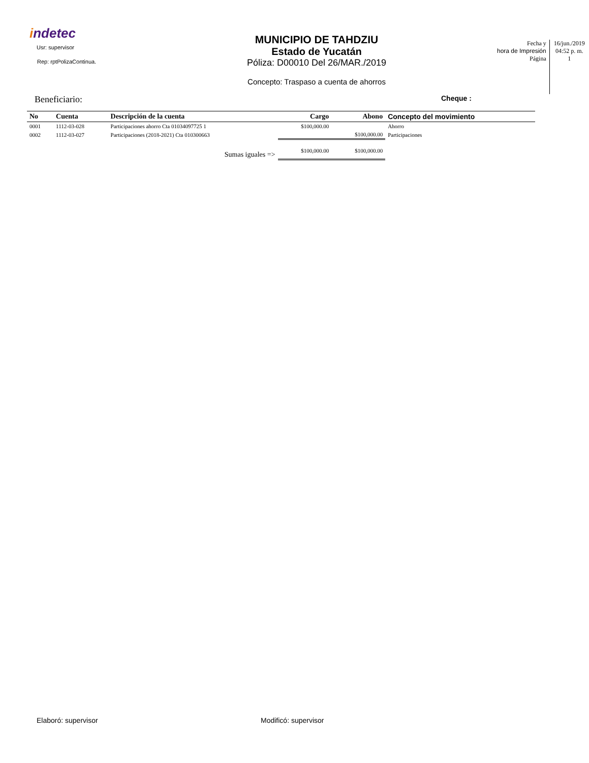indetec
Usr: supervisor
Rep: rptPolizaContinua.
MUNICIPIO DE TAHDZIU
Estado de Yucatán
Póliza: D00010 Del 26/MAR./2019
Concepto: Traspaso a cuenta de ahorros
Fecha y
hora de Impresión
Página
16/jun./2019
04:52 p. m.
1
Beneficiario:
Cheque :
| No | Cuenta | Descripción de la cuenta | Cargo | Abono | Concepto del movimiento |
| --- | --- | --- | --- | --- | --- |
| 0001 | 1112-03-028 | Participaciones ahorro Cta 01034097725 1 | $100,000.00 | | Ahorro |
| 0002 | 1112-03-027 | Participaciones (2018-2021) Cta 010300663 | | $100,000.00 | Participaciones |
| | | Sumas iguales => | $100,000.00 | $100,000.00 | |
Elaboró: supervisor Modificó: supervisor